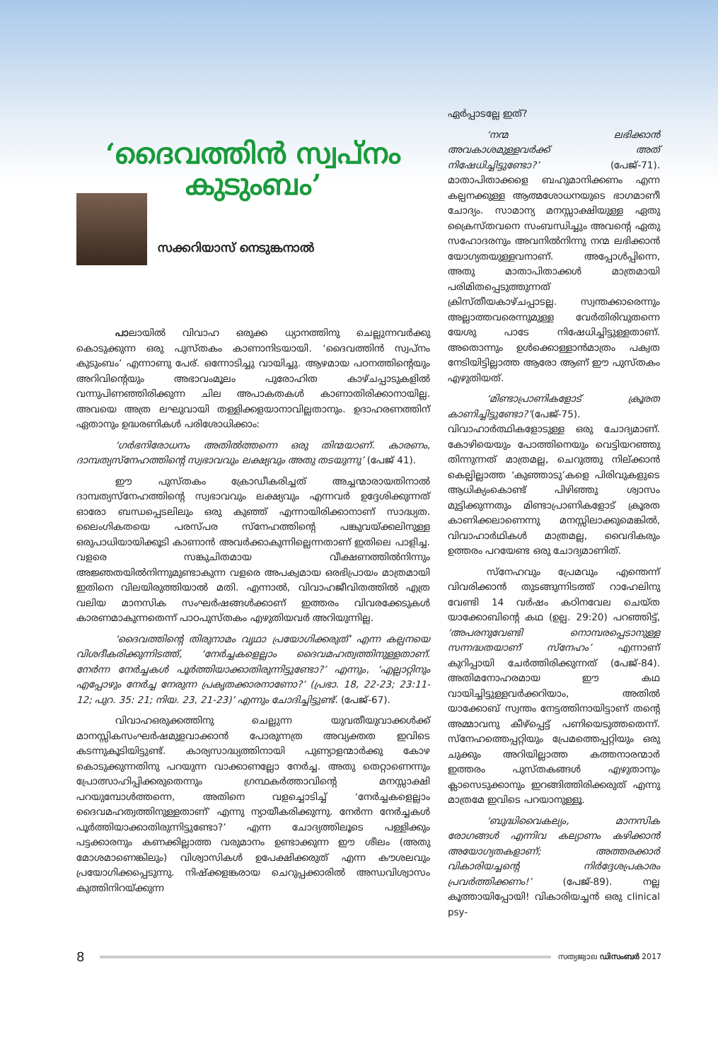‘ദൈവത്തിൻ സ്വപ്നം
കുടുംബം’
സക്കറിയാസ് നെടുങ്കനാൽ
പാലായിൽ വിവാഹ ഒരുക്ക ധ്യാനത്തിനു ചെല്ലുന്നവർക്കു കൊടുക്കുന്ന ഒരു പുസ്തകം കാണാനിടയായി. ‘ദൈവത്തിൻ സ്വപ്നം കുടുംബം’ എന്നാണു പേര്. ഒന്നോടിച്ചു വായിച്ചു. ആഴമായ പഠനത്തിന്റെയും അറിവിന്റെയും അഭാവംമൂലം പുരോഹിത കാഴ്ചപ്പാടുകളിൽ വന്നുപിണഞ്ഞിരിക്കുന്ന ചില അപാകതകൾ കാണാതിരിക്കാനായില്ല. അവയെ അത്ര ലഘുവായി തള്ളിക്കളയാനാവില്ലതാനും. ഉദാഹരണത്തിന് ഏതാനും ഉദ്ധരണികൾ പരിശോധിക്കാം:
‘ഗർഭനിരോധനം അതിൽത്തന്നെ ഒരു തിന്മയാണ്. കാരണം, ദാമ്പത്യസ്നേഹത്തിന്റെ സ്വഭാവവും ലക്ഷ്യവും അതു തടയുന്നു’ (പേജ് 41).
ഈ പുസ്തകം ക്രോഡീകരിച്ചത് അച്ചന്മാരായതിനാൽ ദാമ്പത്യസ്നേഹത്തിന്റെ സ്വഭാവവും ലക്ഷ്യവും എന്നവർ ഉദ്ദേശിക്കുന്നത് ഓരോ ബന്ധപ്പെടലിലും ഒരു കുഞ്ഞ് എന്നായിരിക്കാനാണ് സാദ്ധ്യത. ലൈംഗികതയെ പരസ്പര സ്നേഹത്തിന്റെ പങ്കുവയ്ക്കലിനുള്ള ഒരുപാധിയായിക്കൂടി കാണാൻ അവർക്കാകുന്നില്ലെന്നതാണ് ഇതിലെ പാളിച്ച. വളരെ സങ്കുചിതമായ വീക്ഷണത്തിൽനിന്നും അജ്ഞതയിൽനിന്നുമുണ്ടാകുന്ന വളരെ അപക്വമായ ഒരഭിപ്രായം മാത്രമായി ഇതിനെ വിലയിരുത്തിയാൽ മതി. എന്നാൽ, വിവാഹജീവിതത്തിൽ എത്ര വലിയ മാനസിക സംഘർഷങ്ങൾക്കാണ് ഇത്തരം വിവരക്കേടുകൾ കാരണമാകുന്നതെന്ന് പാഠപുസ്തകം എഴുതിയവർ അറിയുന്നില്ല.
‘ദൈവത്തിന്റെ തിരുനാമം വൃഥാ പ്രയോഗിക്കരുത്’ എന്ന കല്പനയെ വിശദീകരിക്കുന്നിടത്ത്, ‘നേർച്ചകളെല്ലാം ദൈവമഹത്വത്തിനുള്ളതാണ്. നേർന്ന നേർച്ചകൾ പൂർത്തിയാക്കാതിരുന്നിട്ടുണ്ടോ?’ എന്നും, ‘എല്ലാറ്റിനും എപ്പോഴും നേർച്ച നേരുന്ന പ്രകൃതക്കാരനാണോ?’ (പ്രഭാ. 18, 22-23; 23:11-12; പുറ. 35: 21; നിയ. 23, 21-23)’ എന്നും ചോദിച്ചിട്ടുണ്ട്. (പേജ്-67).
വിവാഹഒരുക്കത്തിനു ചെല്ലുന്ന യുവതീയുവാക്കൾക്ക് മാനസ്സികസംഘർഷമുളവാക്കാൻ പോരുന്നത്ര അവ്യക്തത ഇവിടെ കടന്നുകൂടിയിട്ടുണ്ട്. കാര്യസാദ്ധ്യത്തിനായി പുണ്യാളന്മാർക്കു കോഴ കൊടുക്കുന്നതിനു പറയുന്ന വാക്കാണല്ലോ നേർച്ച. അതു തെറ്റാണെന്നും പ്രോത്സാഹിപ്പിക്കരുതെന്നും ഗ്രന്ഥകർത്താവിന്റെ മനസ്സാക്ഷി പറയുമ്പോൾത്തന്നെ, അതിനെ വളച്ചൊടിച്ച് ‘നേർച്ചകളെല്ലാം ദൈവമഹത്വത്തിനുള്ളതാണ്’ എന്നു ന്യായീകരിക്കുന്നു. നേർന്ന നേർച്ചകൾ പൂർത്തിയാക്കാതിരുന്നിട്ടുണ്ടോ?’ എന്ന ചോദ്യത്തിലൂടെ പള്ളിക്കും പട്ടക്കാരനും കണക്കില്ലാത്ത വരുമാനം ഉണ്ടാക്കുന്ന ഈ ശീലം (അതു മോശമാണെങ്കിലും) വിശ്വാസികൾ ഉപേക്ഷിക്കരുത് എന്ന കൗശലവും പ്രയോഗിക്കപ്പെടുന്നു. നിഷ്ക്കളങ്കരായ ചെറുപ്പക്കാരിൽ അന്ധവിശ്വാസം കുത്തിനിറയ്ക്കുന്ന
ഏർപ്പാടല്ലേ ഇത്?
‘നന്മ ലഭിക്കാൻ അവകാശമുള്ളവർക്ക് അത് നിഷേധിച്ചിട്ടുണ്ടോ?’ (പേജ്-71). മാതാപിതാക്കളെ ബഹുമാനിക്കണം എന്ന കല്പനക്കുള്ള ആത്മശോധനയുടെ ഭാഗമാണീ ചോദ്യം. സാമാന്യ മനസ്സാക്ഷിയുള്ള ഏതു ക്രൈസ്തവനെ സംബന്ധിച്ചും അവന്റെ ഏതു സഹോദരനും അവനിൽനിന്നു നന്മ ലഭിക്കാൻ യോഗ്യതയുള്ളവനാണ്. അപ്പോൾപ്പിന്നെ, അതു മാതാപിതാക്കൾ മാത്രമായി പരിമിതപ്പെടുത്തുന്നത് ക്രിസ്തീയകാഴ്ചപ്പാടല്ല. സ്വന്തക്കാരെന്നും അല്ലാത്തവരെന്നുമുള്ള വേർതിരിവുതന്നെ യേശു പാടേ നിഷേധിച്ചിട്ടുള്ളതാണ്. അതൊന്നും ഉൾക്കൊള്ളാൻമാത്രം പക്വത നേടിയിട്ടില്ലാത്ത ആരോ ആണ് ഈ പുസ്തകം എഴുതിയത്.
‘മിണ്ടാപ്രാണികളോട് ക്രൂരത കാണിച്ചിട്ടുണ്ടോ?’(പേജ്-75). വിവാഹാർത്ഥികളോടുള്ള ഒരു ചോദ്യമാണ്. കോഴിയെയും പോത്തിനെയും വെട്ടിയറഞ്ഞു തിന്നുന്നത് മാത്രമല്ല, ചെറുത്തു നില്ക്കാൻ കെല്പില്ലാത്ത ‘കുഞ്ഞാടു’കളെ പിരിവുകളുടെ ആധിക്യംകൊണ്ട് പിഴിഞ്ഞു ശ്വാസം മുട്ടിക്കുന്നതും മിണ്ടാപ്രാണികളോട് ക്രൂരത കാണിക്കലാണെന്നു മനസ്സിലാക്കുമെങ്കിൽ, വിവാഹാർഥികൾ മാത്രമല്ല, വൈദികരും ഉത്തരം പറയേണ്ട ഒരു ചോദ്യമാണിത്.
സ്നേഹവും പ്രേമവും എന്തെന്ന് വിവരിക്കാൻ തുടങ്ങുന്നിടത്ത് റാഹേലിനു വേണ്ടി 14 വർഷം കഠിനവേല ചെയ്ത യാക്കോബിന്റെ കഥ (ഉല്പ. 29:20) പറഞ്ഞിട്ട്, ‘അപരനുവേണ്ടി നൊമ്പരപ്പെടാനുള്ള സന്നദ്ധതയാണ് സ്നേഹം’ എന്നാണ് കുറിപ്പായി ചേർത്തിരിക്കുന്നത് (പേജ്-84). അതിമനോഹരമായ ഈ കഥ വായിച്ചിട്ടുള്ളവർക്കറിയാം, അതിൽ യാക്കോബ് സ്വന്തം നേട്ടത്തിനായിട്ടാണ് തന്റെ അമ്മാവനു കീഴ്പ്പെട്ട് പണിയെടുത്തതെന്ന്. സ്നേഹത്തെപ്പറ്റിയും പ്രേമത്തെപ്പറ്റിയും ഒരു ചുക്കും അറിയില്ലാത്ത കത്തനാരന്മാർ ഇത്തരം പുസ്തകങ്ങൾ എഴുതാനും ക്ലാസെടുക്കാനും ഇറങ്ങിത്തിരിക്കരുത് എന്നു മാത്രമേ ഇവിടെ പറയാനുള്ളൂ.
‘ബുദ്ധിവൈകല്യം, മാനസിക രോഗങ്ങൾ എന്നിവ കല്യാണം കഴിക്കാൻ അയോഗ്യതകളാണ്; അത്തരക്കാർ വികാരിയച്ചന്റെ നിർദ്ദേശപ്രകാരം പ്രവർത്തിക്കണം!’ (പേജ്-89). നല്ല കൂത്തായിപ്പോയി! വികാരിയച്ചൻ ഒരു clinical psy-
8 സത്യജ്വാല ഡിസംബർ 2017